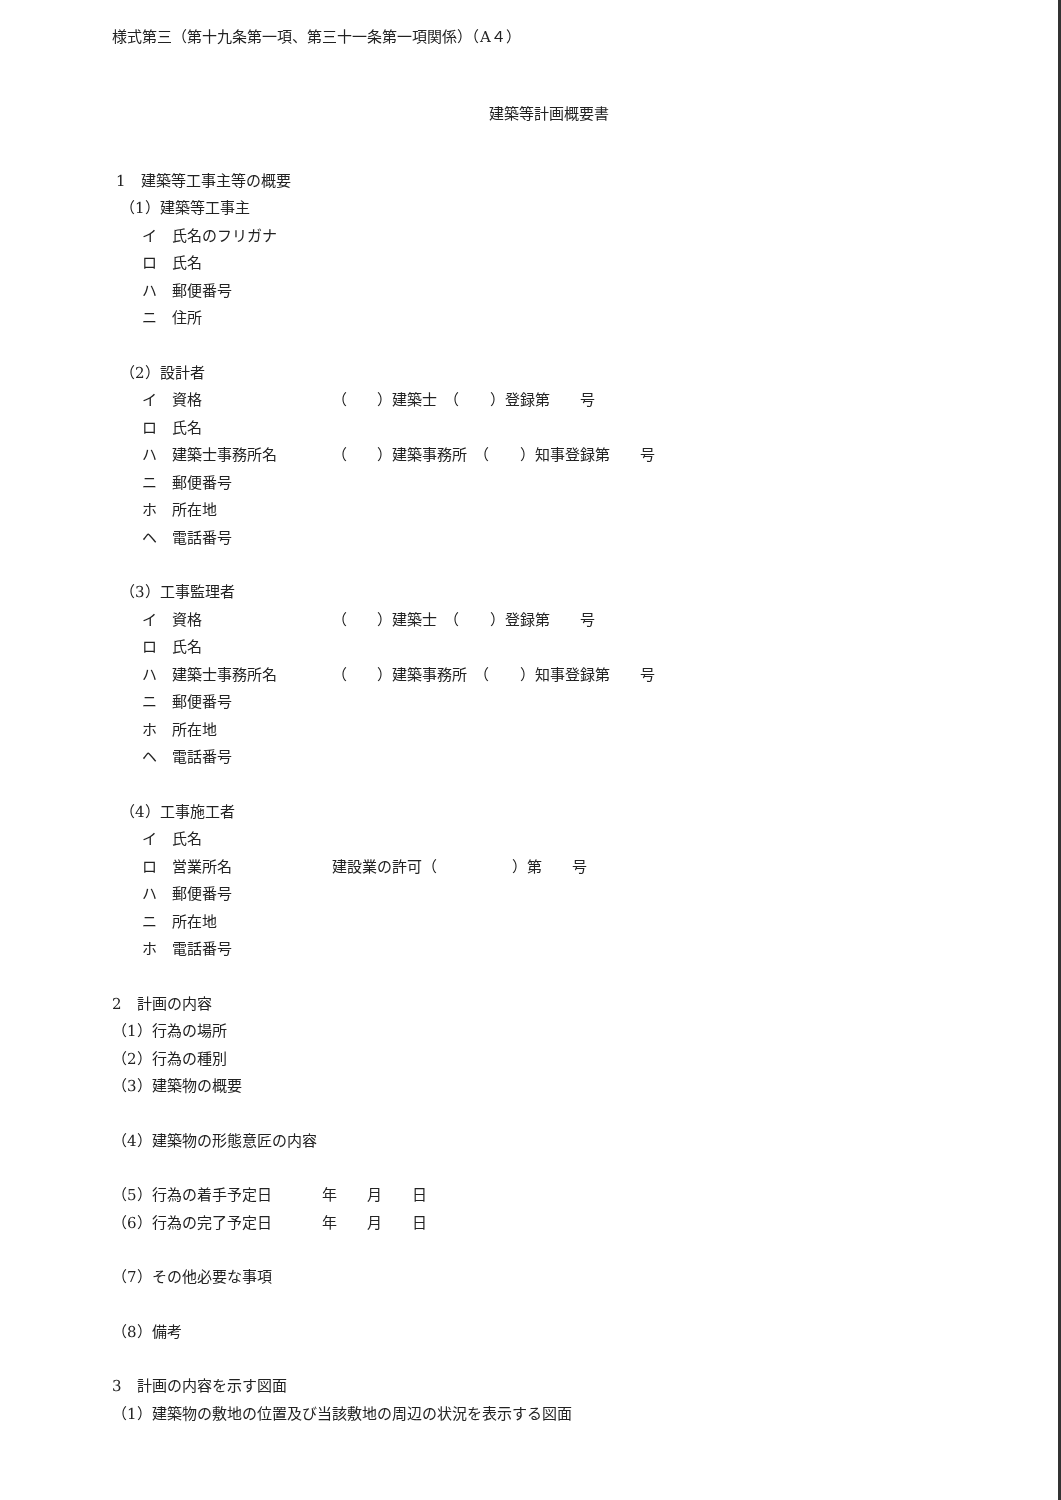様式第三（第十九条第一項、第三十一条第一項関係）（A４）
建築等計画概要書
1　建築等工事主等の概要
（1）建築等工事主
イ　氏名のフリガナ
ロ　氏名
ハ　郵便番号
ニ　住所
（2）設計者
イ　資格 （　　）建築士　（　　）登録第　　号
ロ　氏名
ハ　建築士事務所名 （　　）建築事務所　（　　）知事登録第　　号
ニ　郵便番号
ホ　所在地
ヘ　電話番号
（3）工事監理者
イ　資格 （　　）建築士　（　　）登録第　　号
ロ　氏名
ハ　建築士事務所名 （　　）建築事務所　（　　）知事登録第　　号
ニ　郵便番号
ホ　所在地
ヘ　電話番号
（4）工事施工者
イ　氏名
ロ　営業所名 建設業の許可（　　　　　）第　　号
ハ　郵便番号
ニ　所在地
ホ　電話番号
2　計画の内容
（1）行為の場所
（2）行為の種別
（3）建築物の概要
（4）建築物の形態意匠の内容
（5）行為の着手予定日 年　　月　　日
（6）行為の完了予定日 年　　月　　日
（7）その他必要な事項
（8）備考
3　計画の内容を示す図面
（1）建築物の敷地の位置及び当該敷地の周辺の状況を表示する図面